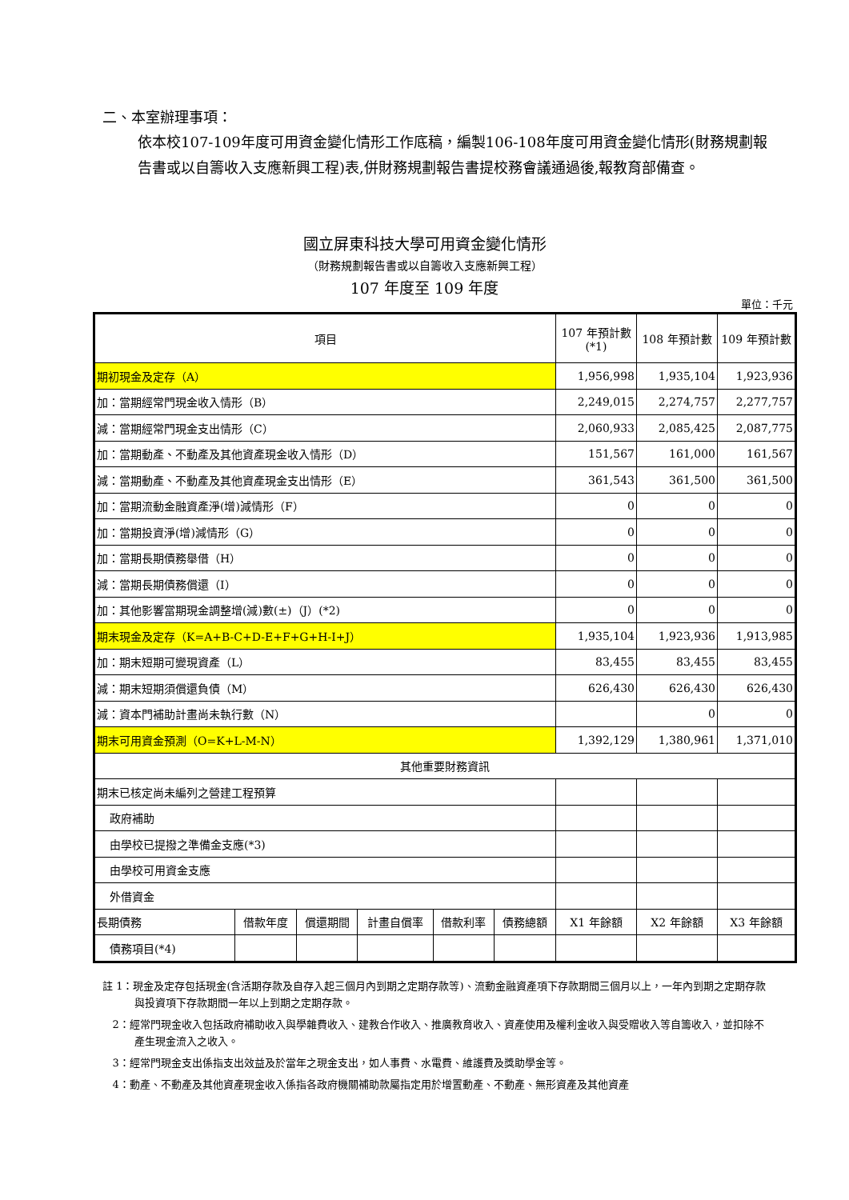二、本室辦理事項：
依本校107-109年度可用資金變化情形工作底稿，編製106-108年度可用資金變化情形(財務規劃報告書或以自籌收入支應新興工程)表,併財務規劃報告書提校務會議通過後,報教育部備查。
國立屏東科技大學可用資金變化情形
（財務規劃報告書或以自籌收入支應新興工程）
107 年度至 109 年度
單位：千元
| 項目 | | | | | | 107 年預計數 (*1) | 108 年預計數 | 109 年預計數 |
| --- | --- | --- | --- | --- | --- | --- | --- | --- |
| 期初現金及定存（A） | | | | | | 1,956,998 | 1,935,104 | 1,923,936 |
| 加：當期經常門現金收入情形（B） | | | | | | 2,249,015 | 2,274,757 | 2,277,757 |
| 減：當期經常門現金支出情形（C） | | | | | | 2,060,933 | 2,085,425 | 2,087,775 |
| 加：當期動產、不動產及其他資產現金收入情形（D） | | | | | | 151,567 | 161,000 | 161,567 |
| 減：當期動產、不動產及其他資產現金支出情形（E） | | | | | | 361,543 | 361,500 | 361,500 |
| 加：當期流動金融資產淨(增)減情形（F） | | | | | | 0 | 0 | 0 |
| 加：當期投資淨(增)減情形（G） | | | | | | 0 | 0 | 0 |
| 加：當期長期債務舉借（H） | | | | | | 0 | 0 | 0 |
| 減：當期長期債務償還（I） | | | | | | 0 | 0 | 0 |
| 加：其他影響當期現金調整增(減)數(±)（J）(*2) | | | | | | 0 | 0 | 0 |
| 期末現金及定存（K=A+B-C+D-E+F+G+H-I+J） | | | | | | 1,935,104 | 1,923,936 | 1,913,985 |
| 加：期末短期可變現資產（L） | | | | | | 83,455 | 83,455 | 83,455 |
| 減：期末短期須償還負債（M） | | | | | | 626,430 | 626,430 | 626,430 |
| 減：資本門補助計畫尚未執行數（N） | | | | | | | 0 | 0 |
| 期末可用資金預測（O=K+L-M-N） | | | | | | 1,392,129 | 1,380,961 | 1,371,010 |
| 其他重要財務資訊 | | | | | | | | |
| 期末已核定尚未編列之營建工程預算 | | | | | | | | |
| 政府補助 | | | | | | | | |
| 由學校已提撥之準備金支應(*3) | | | | | | | | |
| 由學校可用資金支應 | | | | | | | | |
| 外借資金 | | | | | | | | |
| 長期債務 | 借款年度 | 償還期間 | 計畫自償率 | 借款利率 | 債務總額 | X1 年餘額 | X2 年餘額 | X3 年餘額 |
| 債務項目(*4) | | | | | | | | |
註 1：現金及定存包括現金(含活期存款及自存入起三個月內到期之定期存款等)、流動金融資產項下存款期間三個月以上，一年內到期之定期存款與投資項下存款期間一年以上到期之定期存款。
2：經常門現金收入包括政府補助收入與學雜費收入、建教合作收入、推廣教育收入、資產使用及權利金收入與受贈收入等自籌收入，並扣除不產生現金流入之收入。
3：經常門現金支出係指支出效益及於當年之現金支出，如人事費、水電費、維護費及獎助學金等。
4：動產、不動產及其他資產現金收入係指各政府機關補助款屬指定用於增置動產、不動產、無形資產及其他資產